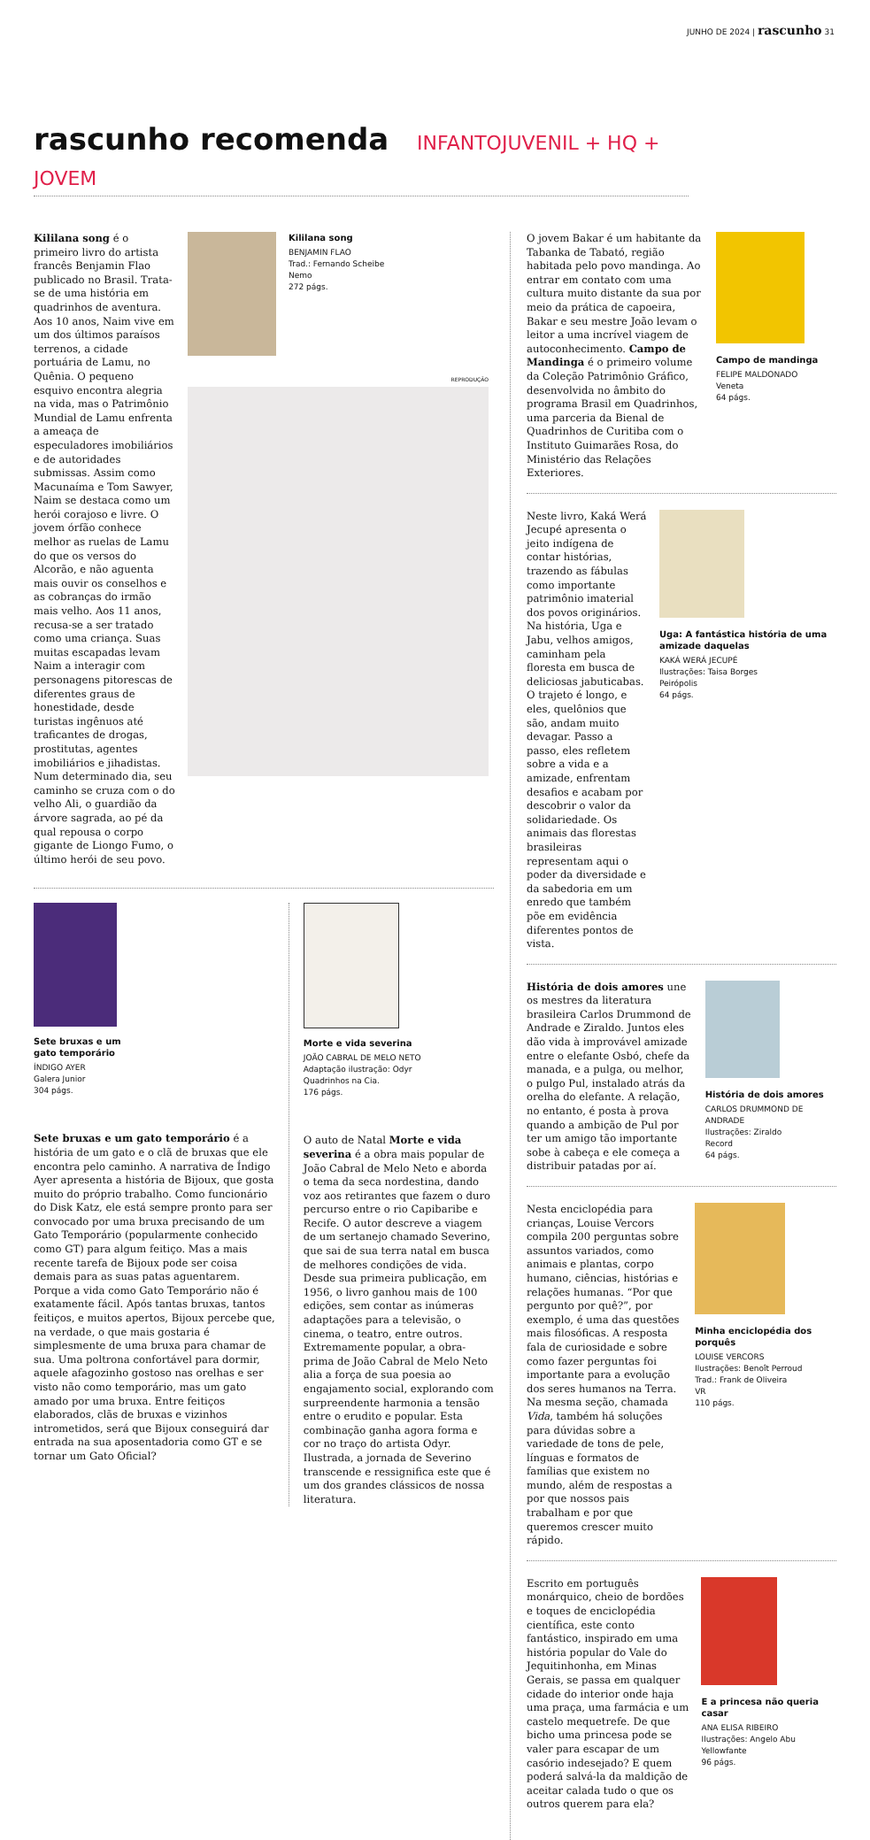JUNHO DE 2024 | rascunho 31
rascunho recomenda INFANTOJUVENIL + HQ + JOVEM
Kililana song é o primeiro livro do artista francês Benjamin Flao publicado no Brasil. Trata-se de uma história em quadrinhos de aventura. Aos 10 anos, Naim vive em um dos últimos paraísos terrenos, a cidade portuária de Lamu, no Quênia. O pequeno esquivo encontra alegria na vida, mas o Patrimônio Mundial de Lamu enfrenta a ameaça de especuladores imobiliários e de autoridades submissas. Assim como Macunaíma e Tom Sawyer, Naim se destaca como um herói corajoso e livre. O jovem órfão conhece melhor as ruelas de Lamu do que os versos do Alcorão, e não aguenta mais ouvir os conselhos e as cobranças do irmão mais velho. Aos 11 anos, recusa-se a ser tratado como uma criança. Suas muitas escapadas levam Naim a interagir com personagens pitorescas de diferentes graus de honestidade, desde turistas ingênuos até traficantes de drogas, prostitutas, agentes imobiliários e jihadistas. Num determinado dia, seu caminho se cruza com o do velho Ali, o guardião da árvore sagrada, ao pé da qual repousa o corpo gigante de Liongo Fumo, o último herói de seu povo.
Kililana song
BENJAMIN FLAO
Trad.: Fernando Scheibe
Nemo
272 págs.
REPRODUÇÃO
Sete bruxas e um
gato temporário
ÍNDIGO AYER
Galera Junior
304 págs.
Sete bruxas e um gato temporário é a história de um gato e o clã de bruxas que ele encontra pelo caminho. A narrativa de Índigo Ayer apresenta a história de Bijoux, que gosta muito do próprio trabalho. Como funcionário do Disk Katz, ele está sempre pronto para ser convocado por uma bruxa precisando de um Gato Temporário (popularmente conhecido como GT) para algum feitiço. Mas a mais recente tarefa de Bijoux pode ser coisa demais para as suas patas aguentarem. Porque a vida como Gato Temporário não é exatamente fácil. Após tantas bruxas, tantos feitiços, e muitos apertos, Bijoux percebe que, na verdade, o que mais gostaria é simplesmente de uma bruxa para chamar de sua. Uma poltrona confortável para dormir, aquele afagozinho gostoso nas orelhas e ser visto não como temporário, mas um gato amado por uma bruxa. Entre feitiços elaborados, clãs de bruxas e vizinhos intrometidos, será que Bijoux conseguirá dar entrada na sua aposentadoria como GT e se tornar um Gato Oficial?
Morte e vida severina
JOÃO CABRAL DE MELO NETO
Adaptação ilustração: Odyr
Quadrinhos na Cia.
176 págs.
O auto de Natal Morte e vida severina é a obra mais popular de João Cabral de Melo Neto e aborda o tema da seca nordestina, dando voz aos retirantes que fazem o duro percurso entre o rio Capibaribe e Recife. O autor descreve a viagem de um sertanejo chamado Severino, que sai de sua terra natal em busca de melhores condições de vida. Desde sua primeira publicação, em 1956, o livro ganhou mais de 100 edições, sem contar as inúmeras adaptações para a televisão, o cinema, o teatro, entre outros. Extremamente popular, a obra-prima de João Cabral de Melo Neto alia a força de sua poesia ao engajamento social, explorando com surpreendente harmonia a tensão entre o erudito e popular. Esta combinação ganha agora forma e cor no traço do artista Odyr. Ilustrada, a jornada de Severino transcende e ressignifica este que é um dos grandes clássicos de nossa literatura.
O jovem Bakar é um habitante da Tabanka de Tabató, região habitada pelo povo mandinga. Ao entrar em contato com uma cultura muito distante da sua por meio da prática de capoeira, Bakar e seu mestre João levam o leitor a uma incrível viagem de autoconhecimento. Campo de Mandinga é o primeiro volume da Coleção Patrimônio Gráfico, desenvolvida no âmbito do programa Brasil em Quadrinhos, uma parceria da Bienal de Quadrinhos de Curitiba com o Instituto Guimarães Rosa, do Ministério das Relações Exteriores.
Campo de mandinga
FELIPE MALDONADO
Veneta
64 págs.
Neste livro, Kaká Werá Jecupé apresenta o jeito indígena de contar histórias, trazendo as fábulas como importante patrimônio imaterial dos povos originários. Na história, Uga e Jabu, velhos amigos, caminham pela floresta em busca de deliciosas jabuticabas. O trajeto é longo, e eles, quelônios que são, andam muito devagar. Passo a passo, eles refletem sobre a vida e a amizade, enfrentam desafios e acabam por descobrir o valor da solidariedade. Os animais das florestas brasileiras representam aqui o poder da diversidade e da sabedoria em um enredo que também põe em evidência diferentes pontos de vista.
Uga: A fantástica história de uma amizade daquelas
KAKÁ WERÁ JECUPÉ
Ilustrações: Taisa Borges
Peirópolis
64 págs.
História de dois amores une os mestres da literatura brasileira Carlos Drummond de Andrade e Ziraldo. Juntos eles dão vida à improvável amizade entre o elefante Osbó, chefe da manada, e a pulga, ou melhor, o pulgo Pul, instalado atrás da orelha do elefante. A relação, no entanto, é posta à prova quando a ambição de Pul por ter um amigo tão importante sobe à cabeça e ele começa a distribuir patadas por aí.
História de dois amores
CARLOS DRUMMOND DE ANDRADE
Ilustrações: Ziraldo
Record
64 págs.
Nesta enciclopédia para crianças, Louise Vercors compila 200 perguntas sobre assuntos variados, como animais e plantas, corpo humano, ciências, histórias e relações humanas. “Por que pergunto por quê?”, por exemplo, é uma das questões mais filosóficas. A resposta fala de curiosidade e sobre como fazer perguntas foi importante para a evolução dos seres humanos na Terra. Na mesma seção, chamada Vida, também há soluções para dúvidas sobre a variedade de tons de pele, línguas e formatos de famílias que existem no mundo, além de respostas a por que nossos pais trabalham e por que queremos crescer muito rápido.
Minha enciclopédia dos porquês
LOUISE VERCORS
Ilustrações: Benoît Perroud
Trad.: Frank de Oliveira
VR
110 págs.
Escrito em português monárquico, cheio de bordões e toques de enciclopédia científica, este conto fantástico, inspirado em uma história popular do Vale do Jequitinhonha, em Minas Gerais, se passa em qualquer cidade do interior onde haja uma praça, uma farmácia e um castelo mequetrefe. De que bicho uma princesa pode se valer para escapar de um casório indesejado? E quem poderá salvá-la da maldição de aceitar calada tudo o que os outros querem para ela?
E a princesa não queria casar
ANA ELISA RIBEIRO
Ilustrações: Angelo Abu
Yellowfante
96 págs.